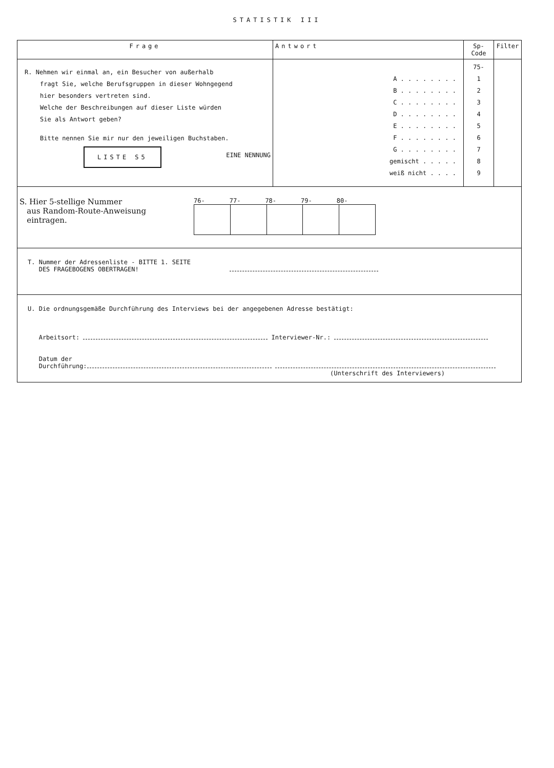STATISTIK III
| Frage | Antwort | Sp-Code | Filter |
| --- | --- | --- | --- |
| R. Nehmen wir einmal an, ein Besucher von außerhalb fragt Sie, welche Berufsgruppen in dieser Wohngegend hier besonders vertreten sind. Welche der Beschreibungen auf dieser Liste würden Sie als Antwort geben? Bitte nennen Sie mir nur den jeweiligen Buchstaben. LISTE S5 EINE NENNUNG | A . . . . . . . . B . . . . . . . . C . . . . . . . . D . . . . . . . . E . . . . . . . . F . . . . . . . . G . . . . . . . . gemischt . . . . . weiß nicht . . . . | 75- 1 2 3 4 5 6 7 8 9 | |
| S. Hier 5-stellige Nummer aus Random-Route-Anweisung eintragen. 76- 77- 78- 79- 80- | | | |
| T. Nummer der Adressenliste - BITTE 1. SEITE DES FRAGEBOGENS OBERTRAGEN! | | | |
| U. Die ordnungsgemäße Durchführung des Interviews bei der angegebenen Adresse bestätigt: Arbeitsort: Interviewer-Nr.: Datum der Durchführung: (Unterschrift des Interviewers) | | | |